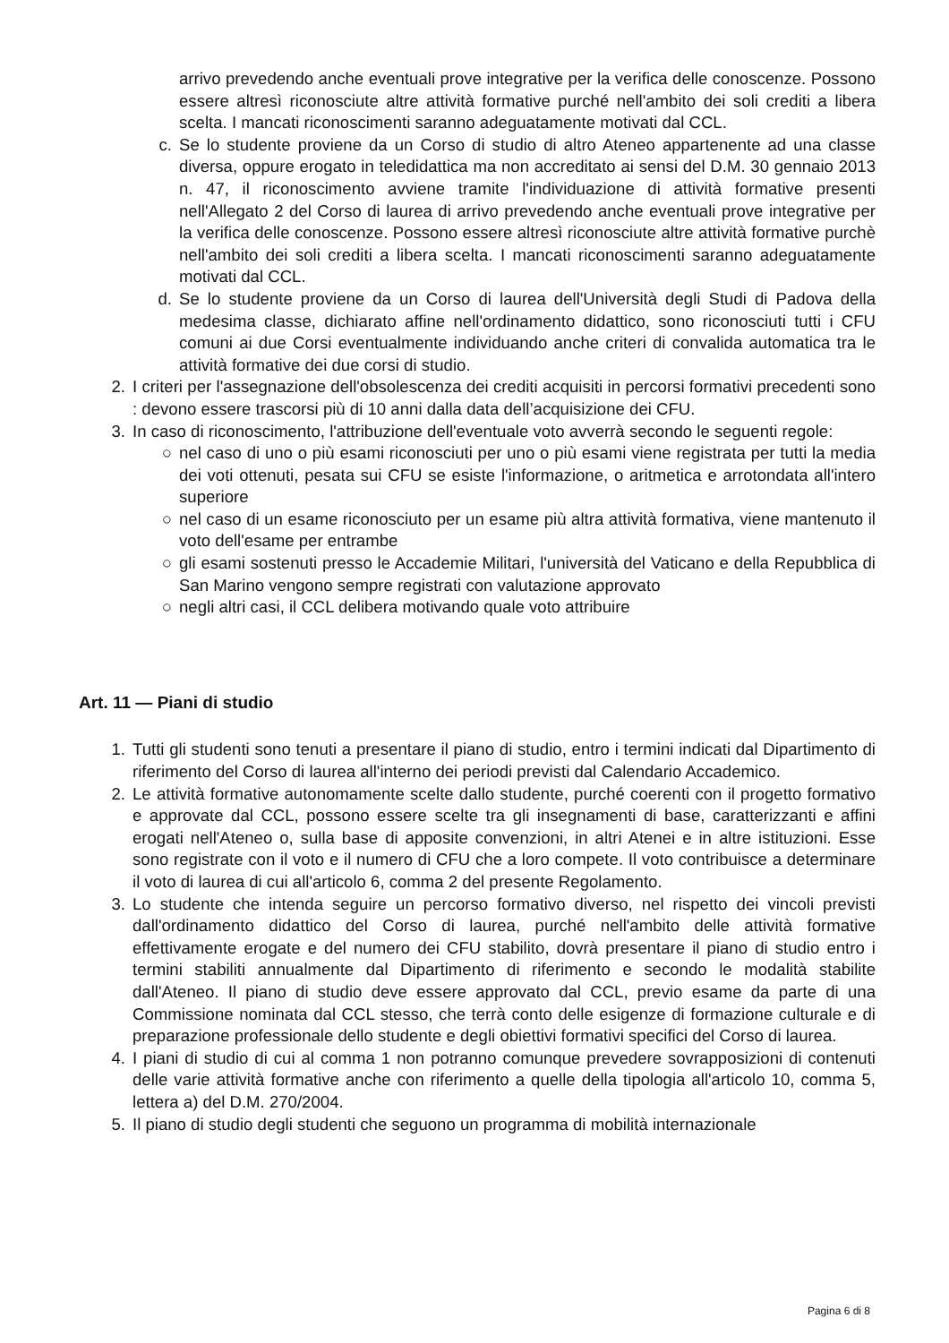arrivo prevedendo anche eventuali prove integrative per la verifica delle conoscenze. Possono essere altresì riconosciute altre attività formative purché nell'ambito dei soli crediti a libera scelta. I mancati riconoscimenti saranno adeguatamente motivati dal CCL.
c. Se lo studente proviene da un Corso di studio di altro Ateneo appartenente ad una classe diversa, oppure erogato in teledidattica ma non accreditato ai sensi del D.M. 30 gennaio 2013 n. 47, il riconoscimento avviene tramite l'individuazione di attività formative presenti nell'Allegato 2 del Corso di laurea di arrivo prevedendo anche eventuali prove integrative per la verifica delle conoscenze. Possono essere altresì riconosciute altre attività formative purchè nell'ambito dei soli crediti a libera scelta. I mancati riconoscimenti saranno adeguatamente motivati dal CCL.
d. Se lo studente proviene da un Corso di laurea dell'Università degli Studi di Padova della medesima classe, dichiarato affine nell'ordinamento didattico, sono riconosciuti tutti i CFU comuni ai due Corsi eventualmente individuando anche criteri di convalida automatica tra le attività formative dei due corsi di studio.
2. I criteri per l'assegnazione dell'obsolescenza dei crediti acquisiti in percorsi formativi precedenti sono : devono essere trascorsi più di 10 anni dalla data dell’acquisizione dei CFU.
3. In caso di riconoscimento, l'attribuzione dell'eventuale voto avverrà secondo le seguenti regole:
○ nel caso di uno o più esami riconosciuti per uno o più esami viene registrata per tutti la media dei voti ottenuti, pesata sui CFU se esiste l'informazione, o aritmetica e arrotondata all'intero superiore
○ nel caso di un esame riconosciuto per un esame più altra attività formativa, viene mantenuto il voto dell'esame per entrambe
○ gli esami sostenuti presso le Accademie Militari, l'università del Vaticano e della Repubblica di San Marino vengono sempre registrati con valutazione approvato
○ negli altri casi, il CCL delibera motivando quale voto attribuire
Art. 11 — Piani di studio
1. Tutti gli studenti sono tenuti a presentare il piano di studio, entro i termini indicati dal Dipartimento di riferimento del Corso di laurea all'interno dei periodi previsti dal Calendario Accademico.
2. Le attività formative autonomamente scelte dallo studente, purché coerenti con il progetto formativo e approvate dal CCL, possono essere scelte tra gli insegnamenti di base, caratterizzanti e affini erogati nell'Ateneo o, sulla base di apposite convenzioni, in altri Atenei e in altre istituzioni. Esse sono registrate con il voto e il numero di CFU che a loro compete. Il voto contribuisce a determinare il voto di laurea di cui all'articolo 6, comma 2 del presente Regolamento.
3. Lo studente che intenda seguire un percorso formativo diverso, nel rispetto dei vincoli previsti dall'ordinamento didattico del Corso di laurea, purché nell'ambito delle attività formative effettivamente erogate e del numero dei CFU stabilito, dovrà presentare il piano di studio entro i termini stabiliti annualmente dal Dipartimento di riferimento e secondo le modalità stabilite dall'Ateneo. Il piano di studio deve essere approvato dal CCL, previo esame da parte di una Commissione nominata dal CCL stesso, che terrà conto delle esigenze di formazione culturale e di preparazione professionale dello studente e degli obiettivi formativi specifici del Corso di laurea.
4. I piani di studio di cui al comma 1 non potranno comunque prevedere sovrapposizioni di contenuti delle varie attività formative anche con riferimento a quelle della tipologia all'articolo 10, comma 5, lettera a) del D.M. 270/2004.
5. Il piano di studio degli studenti che seguono un programma di mobilità internazionale
Pagina 6 di 8